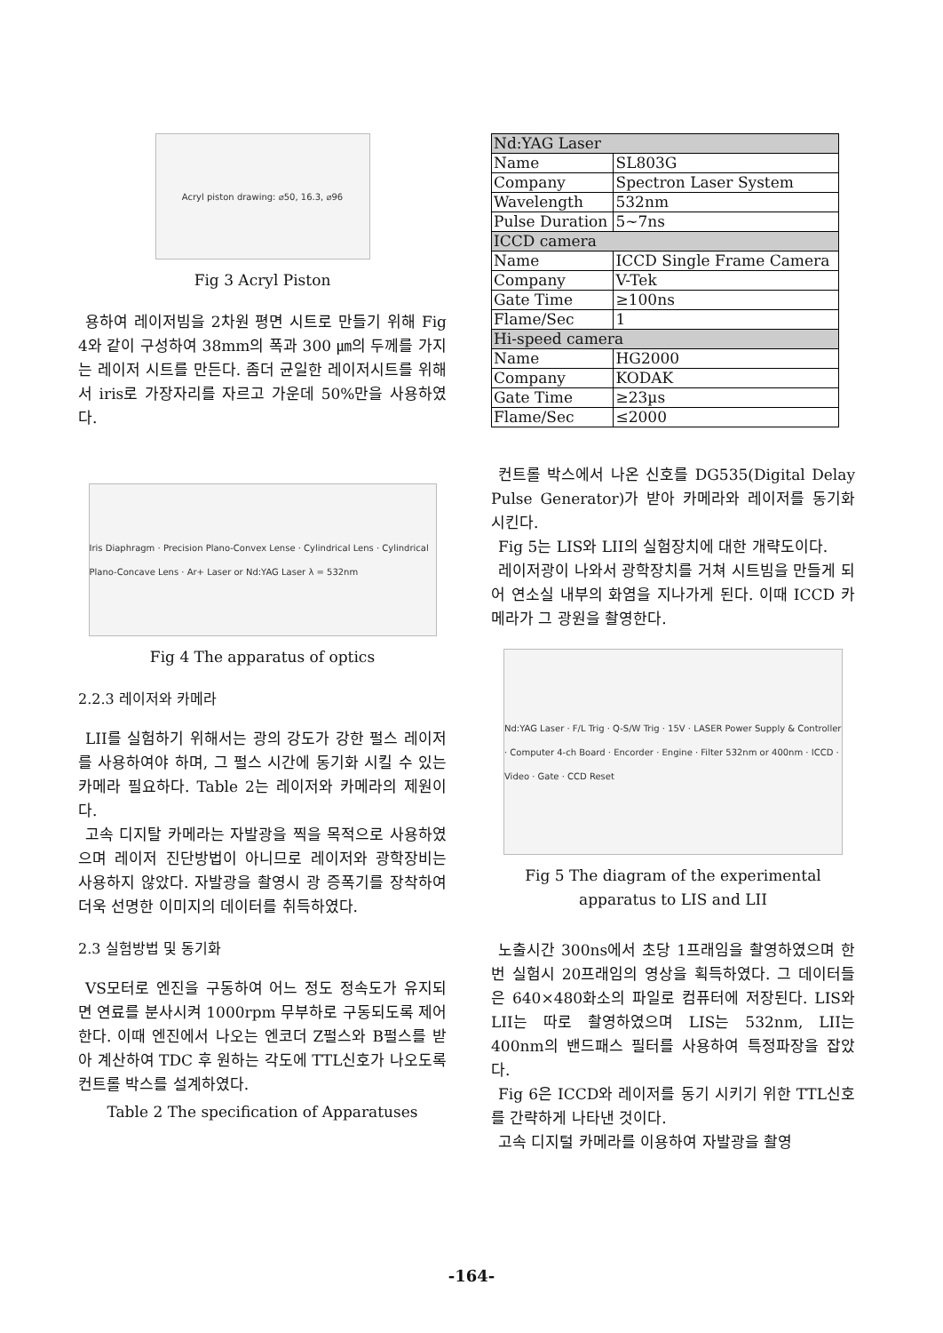Acryl piston drawing: ⌀50, 16.3, ⌀96
Fig 3 Acryl Piston
용하여 레이저빔을 2차원 평면 시트로 만들기 위해 Fig 4와 같이 구성하여 38mm의 폭과 300 ㎛의 두께를 가지는 레이저 시트를 만든다. 좀더 균일한 레이저시트를 위해서 iris로 가장자리를 자르고 가운데 50%만을 사용하였다.
Iris Diaphragm · Precision Plano-Convex Lense · Cylindrical Lens · Cylindrical Plano-Concave Lens · Ar+ Laser or Nd:YAG Laser λ = 532nm
Fig 4 The apparatus of optics
2.2.3 레이저와 카메라
LII를 실험하기 위해서는 광의 강도가 강한 펄스 레이저를 사용하여야 하며, 그 펄스 시간에 동기화 시킬 수 있는 카메라 필요하다. Table 2는 레이저와 카메라의 제원이다.
고속 디지탈 카메라는 자발광을 찍을 목적으로 사용하였으며 레이저 진단방법이 아니므로 레이저와 광학장비는 사용하지 않았다. 자발광을 촬영시 광 증폭기를 장착하여 더욱 선명한 이미지의 데이터를 취득하였다.
2.3 실험방법 및 동기화
VS모터로 엔진을 구동하여 어느 정도 정속도가 유지되면 연료를 분사시켜 1000rpm 무부하로 구동되도록 제어한다. 이때 엔진에서 나오는 엔코더 Z펄스와 B펄스를 받아 계산하여 TDC 후 원하는 각도에 TTL신호가 나오도록 컨트롤 박스를 설계하였다.
Table 2 The specification of Apparatuses
| Nd:YAG Laser | |
| Name | SL803G |
| Company | Spectron Laser System |
| Wavelength | 532nm |
| Pulse Duration | 5~7ns |
| ICCD camera | |
| Name | ICCD Single Frame Camera |
| Company | V-Tek |
| Gate Time | ≥100ns |
| Flame/Sec | 1 |
| Hi-speed camera | |
| Name | HG2000 |
| Company | KODAK |
| Gate Time | ≥23µs |
| Flame/Sec | ≤2000 |
컨트롤 박스에서 나온 신호를 DG535(Digital Delay Pulse Generator)가 받아 카메라와 레이저를 동기화 시킨다.
Fig 5는 LIS와 LII의 실험장치에 대한 개략도이다.
레이저광이 나와서 광학장치를 거쳐 시트빔을 만들게 되어 연소실 내부의 화염을 지나가게 된다. 이때 ICCD 카메라가 그 광원을 촬영한다.
Nd:YAG Laser · F/L Trig · Q-S/W Trig · 15V · LASER Power Supply & Controller · Computer 4-ch Board · Encorder · Engine · Filter 532nm or 400nm · ICCD · Video · Gate · CCD Reset
Fig 5 The diagram of the experimental apparatus to LIS and LII
노출시간 300ns에서 초당 1프래임을 촬영하였으며 한번 실험시 20프래임의 영상을 획득하였다. 그 데이터들은 640×480화소의 파일로 컴퓨터에 저장된다. LIS와 LII는 따로 촬영하였으며 LIS는 532nm, LII는 400nm의 밴드패스 필터를 사용하여 특정파장을 잡았다.
Fig 6은 ICCD와 레이저를 동기 시키기 위한 TTL신호를 간략하게 나타낸 것이다.
고속 디지털 카메라를 이용하여 자발광을 촬영
-164-